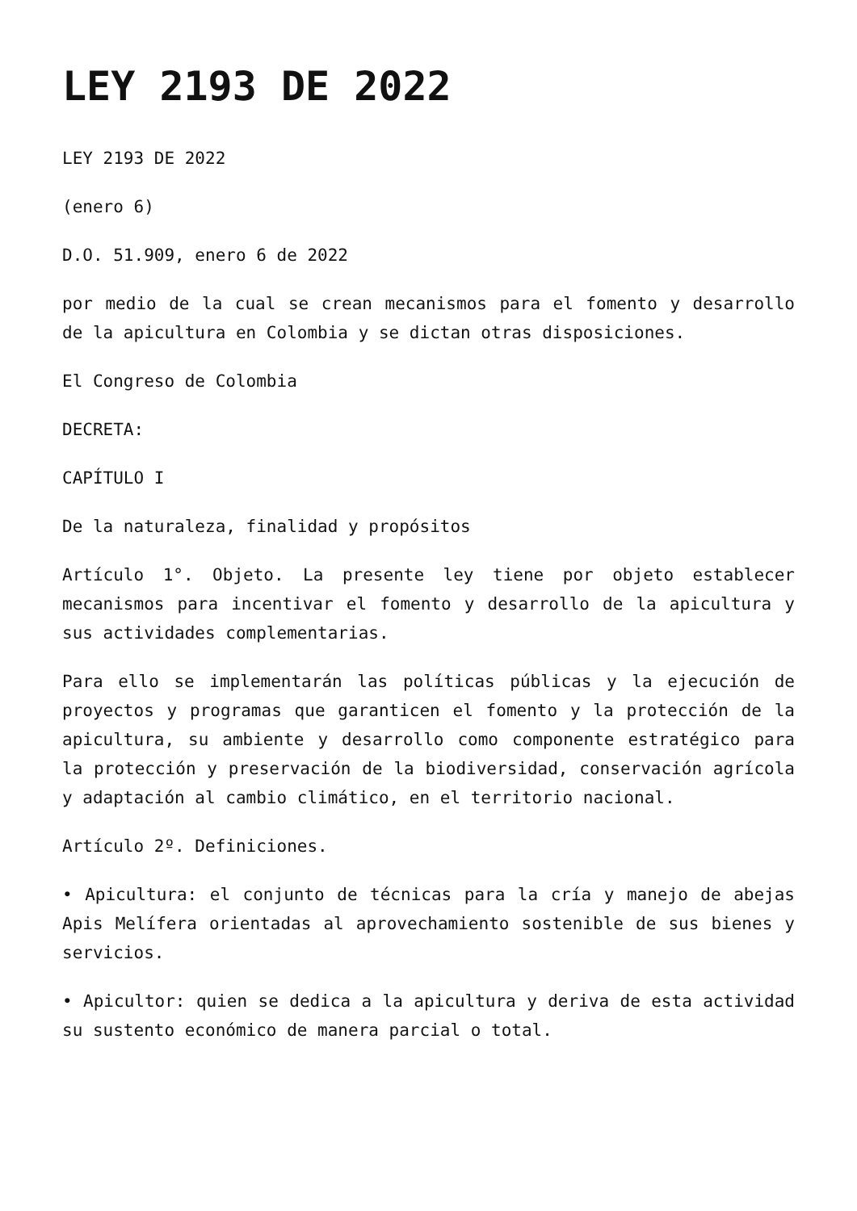LEY 2193 DE 2022
LEY 2193 DE 2022
(enero 6)
D.O. 51.909, enero 6 de 2022
por medio de la cual se crean mecanismos para el fomento y desarrollo de la apicultura en Colombia y se dictan otras disposiciones.
El Congreso de Colombia
DECRETA:
CAPÍTULO I
De la naturaleza, finalidad y propósitos
Artículo 1°. Objeto. La presente ley tiene por objeto establecer mecanismos para incentivar el fomento y desarrollo de la apicultura y sus actividades complementarias.
Para ello se implementarán las políticas públicas y la ejecución de proyectos y programas que garanticen el fomento y la protección de la apicultura, su ambiente y desarrollo como componente estratégico para la protección y preservación de la biodiversidad, conservación agrícola y adaptación al cambio climático, en el territorio nacional.
Artículo 2º. Definiciones.
• Apicultura: el conjunto de técnicas para la cría y manejo de abejas Apis Melífera orientadas al aprovechamiento sostenible de sus bienes y servicios.
• Apicultor: quien se dedica a la apicultura y deriva de esta actividad su sustento económico de manera parcial o total.